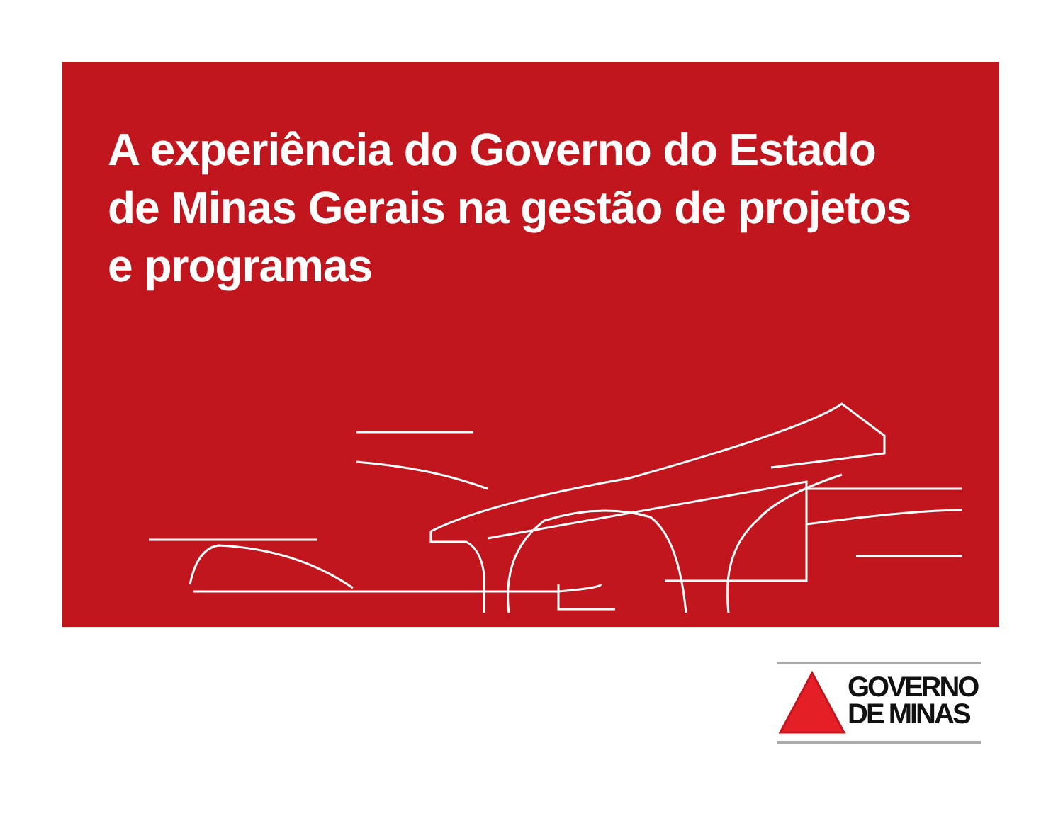A experiência do Governo do Estado de Minas Gerais na gestão de projetos e programas
GOVERNO
DE MINAS